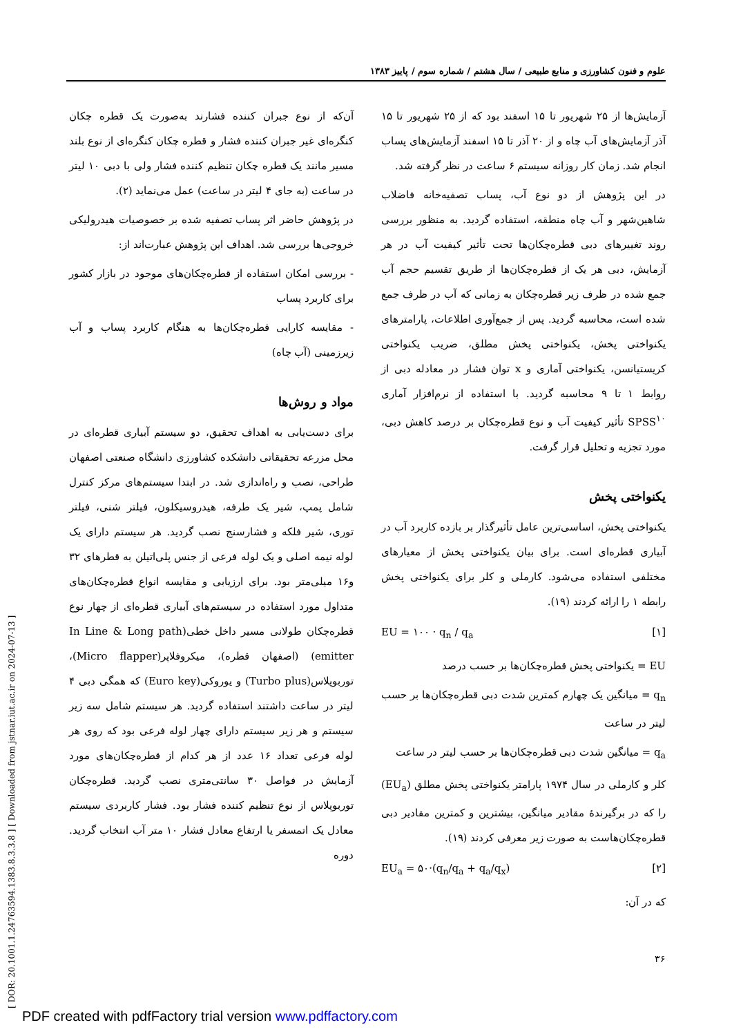علوم و فنون کشاورزی و منابع طبیعی / سال هشتم / شماره سوم / پاییز ۱۳۸۳
[ DOR: 20.1001.1.24763594.1383.8.3.3.8 ] [ Downloaded from jstnar.iut.ac.ir on 2024-07-13 ]
آن‌که از نوع جبران کننده فشارند به‌صورت یک قطره چکان کنگره‌ای غیر جبران کننده فشار و قطره چکان کنگره‌ای از نوع بلند مسیر مانند یک قطره چکان تنظیم کننده فشار ولی با دبی ۱۰ لیتر در ساعت (به جای ۴ لیتر در ساعت) عمل می‌نماید (۲).
در پژوهش حاضر اثر پساب تصفیه شده بر خصوصیات هیدرولیکی خروجی‌ها بررسی شد. اهداف این پژوهش عبارت‌اند از:
- بررسی امکان استفاده از قطره‌چکان‌های موجود در بازار کشور برای کاربرد پساب
- مقایسه کارایی قطره‌چکان‌ها به هنگام کاربرد پساب و آب زیرزمینی (آب چاه)
مواد و روش‌ها
برای دست‌یابی به اهداف تحقیق، دو سیستم آبیاری قطره‌ای در محل مزرعه تحقیقاتی دانشکده کشاورزی دانشگاه صنعتی اصفهان طراحی، نصب و راه‌اندازی شد. در ابتدا سیستم‌های مرکز کنترل شامل پمپ، شیر یک طرفه، هیدروسیکلون، فیلتر شنی، فیلتر توری، شیر فلکه و فشارسنج نصب گردید. هر سیستم دارای یک لوله نیمه اصلی و یک لوله فرعی از جنس پلی‌اتیلن به قطرهای ۳۲ و۱۶ میلی‌متر بود. برای ارزیابی و مقایسه انواع قطره‌چکان‌های متداول مورد استفاده در سیستم‌های آبیاری قطره‌ای از چهار نوع قطره‌چکان طولانی مسیر داخل خطی(In Line & Long path emitter) (اصفهان قطره)، میکروفلاپر(Micro flapper)، توربوپلاس(Turbo plus) و یوروکی(Euro key) که همگی دبی ۴ لیتر در ساعت داشتند استفاده گردید. هر سیستم شامل سه زیر سیستم و هر زیر سیستم دارای چهار لوله فرعی بود که روی هر لوله فرعی تعداد ۱۶ عدد از هر کدام از قطره‌چکان‌های مورد آزمایش در فواصل ۳۰ سانتی‌متری نصب گردید. قطره‌چکان توربوپلاس از نوع تنظیم کننده فشار بود. فشار کاربردی سیستم معادل یک اتمسفر یا ارتفاع معادل فشار ۱۰ متر آب انتخاب گردید. دوره
آزمایش‌ها از ۲۵ شهریور تا ۱۵ اسفند بود که از ۲۵ شهریور تا ۱۵ آذر آزمایش‌های آب چاه و از ۲۰ آذر تا ۱۵ اسفند آزمایش‌های پساب انجام شد. زمان کار روزانه سیستم ۶ ساعت در نظر گرفته شد.
در این پژوهش از دو نوع آب، پساب تصفیه‌خانه فاضلاب شاهین‌شهر و آب چاه منطقه، استفاده گردید. به منظور بررسی روند تغییرهای دبی قطره‌چکان‌ها تحت تأثیر کیفیت آب در هر آزمایش، دبی هر یک از قطره‌چکان‌ها از طریق تقسیم حجم آب جمع شده در ظرف زیر قطره‌چکان به زمانی که آب در ظرف جمع شده است، محاسبه گردید. پس از جمع‌آوری اطلاعات، پارامترهای یکنواختی پخش، یکنواختی پخش مطلق، ضریب یکنواختی کریستیانسن، یکنواختی آماری و x توان فشار در معادله دبی از روابط ۱ تا ۹ محاسبه گردید. با استفاده از نرم‌افزار آماری SPSS<sup>۱۰</sup> تأثیر کیفیت آب و نوع قطره‌چکان بر درصد کاهش دبی، مورد تجزیه و تحلیل قرار گرفت.
یکنواختی پخش
یکنواختی پخش، اساسی‌ترین عامل تأثیرگذار بر بازده کاربرد آب در آبیاری قطره‌ای است. برای بیان یکنواختی پخش از معیارهای مختلفی استفاده می‌شود. کارملی و کلر برای یکنواختی پخش رابطه ۱ را ارائه کردند (۱۹).
EU = ۱۰۰ · q<sub>n</sub> / q<sub>a</sub> [۱]
EU = یکنواختی پخش قطره‌چکان‌ها بر حسب درصد
q<sub>n</sub> = میانگین یک چهارم کمترین شدت دبی قطره‌چکان‌ها بر حسب لیتر در ساعت
q<sub>a</sub> = میانگین شدت دبی قطره‌چکان‌ها بر حسب لیتر در ساعت
کلر و کارملی در سال ۱۹۷۴ پارامتر یکنواختی پخش مطلق (EU<sub>a</sub>) را که در برگیرندهٔ مقادیر میانگین، بیشترین و کمترین مقادیر دبی قطره‌چکان‌هاست به صورت زیر معرفی کردند (۱۹).
EU<sub>a</sub> = ۵۰·(q<sub>n</sub>/q<sub>a</sub> + q<sub>a</sub>/q<sub>x</sub>) [۲]
که در آن:
۳۶
PDF created with pdfFactory trial version www.pdffactory.com